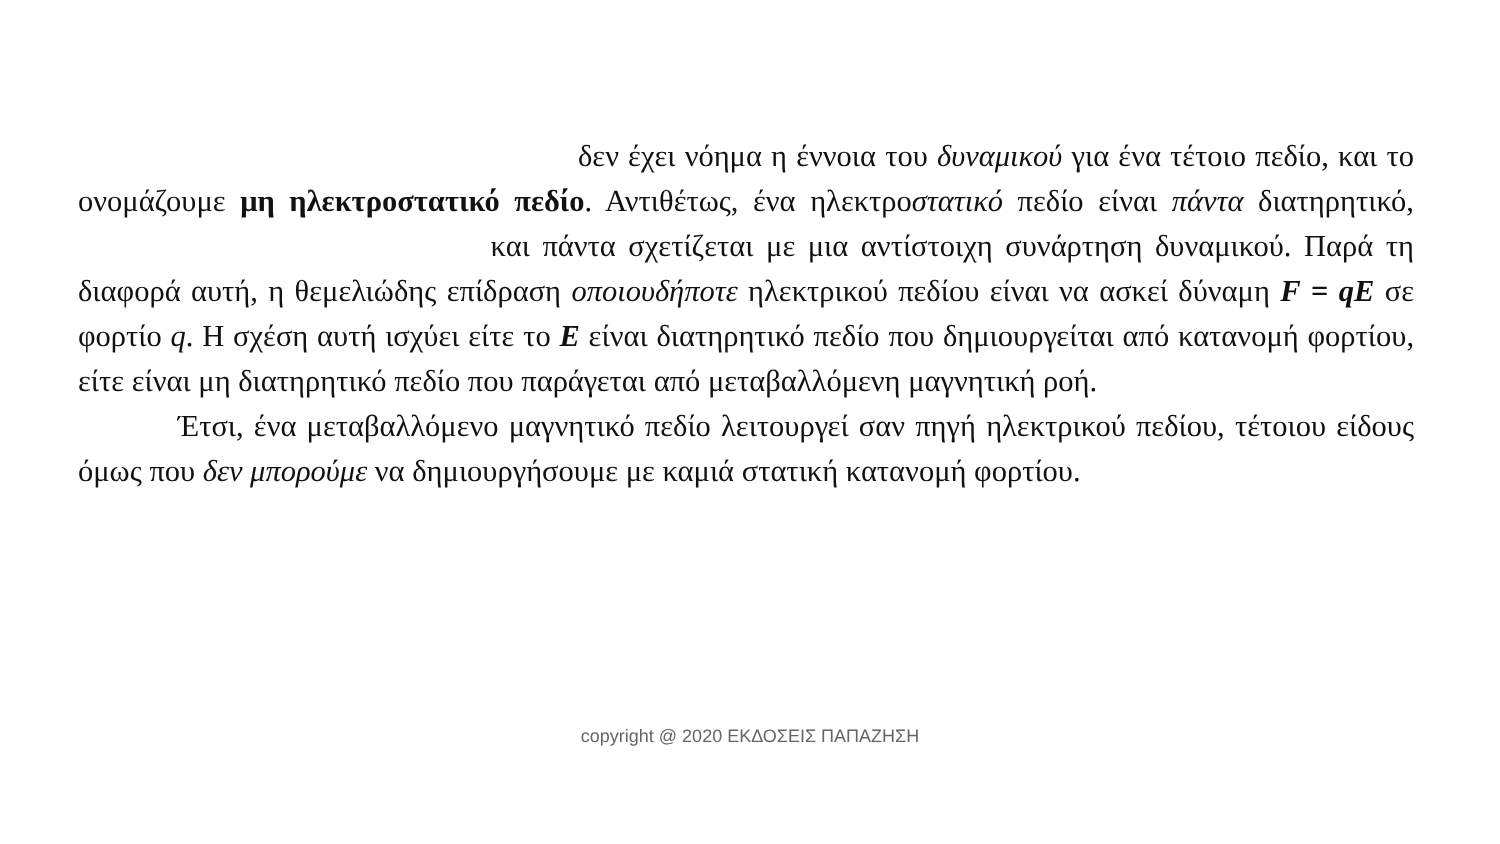δεν έχει νόημα η έννοια του δυναμικού για ένα τέτοιο πεδίο, και το ονομάζουμε μη ηλεκτροστατικό πεδίο. Αντιθέτως, ένα ηλεκτροστατικό πεδίο είναι πάντα διατηρητικό, και πάντα σχετίζεται με μια αντίστοιχη συνάρτηση δυναμικού. Παρά τη διαφορά αυτή, η θεμελιώδης επίδραση οποιουδήποτε ηλεκτρικού πεδίου είναι να ασκεί δύναμη F = qE σε φορτίο q. Η σχέση αυτή ισχύει είτε το E είναι διατηρητικό πεδίο που δημιουργείται από κατανομή φορτίου, είτε είναι μη διατηρητικό πεδίο που παράγεται από μεταβαλλόμενη μαγνητική ροή.
Έτσι, ένα μεταβαλλόμενο μαγνητικό πεδίο λειτουργεί σαν πηγή ηλεκτρικού πεδίου, τέτοιου είδους όμως που δεν μπορούμε να δημιουργήσουμε με καμιά στατική κατανομή φορτίου.
copyright @ 2020 ΕΚΔΟΣΕΙΣ ΠΑΠΑΖΗΣΗ